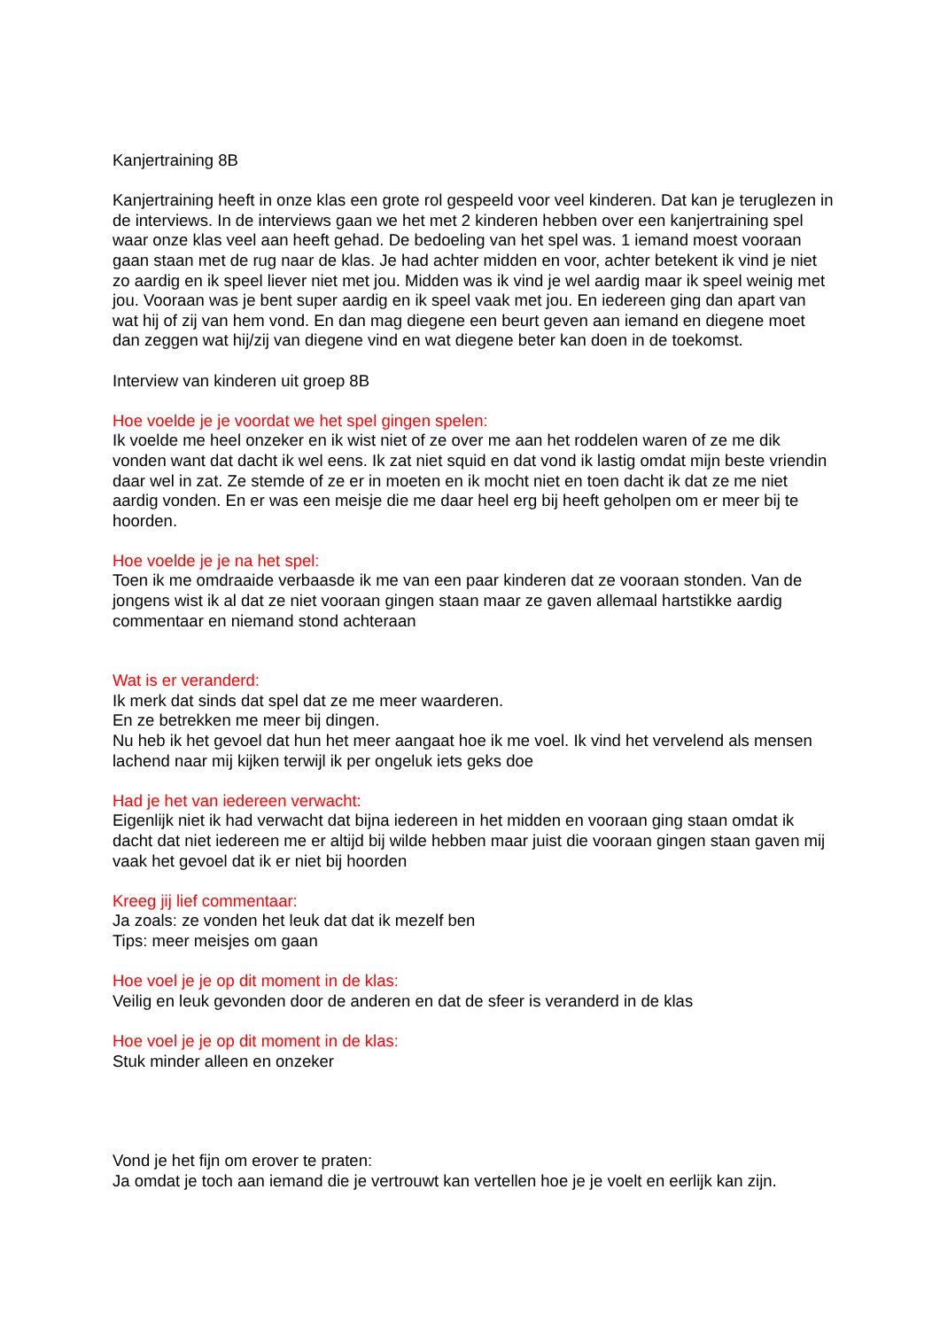Kanjertraining 8B
Kanjertraining heeft in onze klas een grote rol gespeeld voor veel kinderen. Dat kan je teruglezen in de interviews. In de interviews gaan we het met 2 kinderen hebben over een kanjertraining spel waar onze klas veel aan heeft gehad. De bedoeling van het spel was. 1 iemand moest vooraan gaan staan met de rug naar de klas. Je had achter midden en voor, achter betekent ik vind je niet zo aardig en ik speel liever niet met jou. Midden was ik vind je wel aardig maar ik speel weinig met jou. Vooraan was je bent super aardig en ik speel vaak met jou. En iedereen ging dan apart van wat hij of zij van hem vond. En dan mag diegene een beurt geven aan iemand en diegene moet dan zeggen wat hij/zij van diegene vind en wat diegene beter kan doen in de toekomst.
Interview van kinderen uit groep 8B
Hoe voelde je je voordat we het spel gingen spelen:
Ik voelde me heel onzeker en ik wist niet of ze over me aan het roddelen waren of ze me dik vonden want dat dacht ik wel eens. Ik zat niet squid en dat vond ik lastig omdat mijn beste vriendin daar wel in zat. Ze stemde of ze er in moeten en ik mocht niet en toen dacht ik dat ze me niet aardig vonden. En er was een meisje die me daar heel erg bij heeft geholpen om er meer bij te hoorden.
Hoe voelde je je na het spel:
Toen ik me omdraaide verbaasde ik me van een paar kinderen dat ze vooraan stonden. Van de jongens wist ik al dat ze niet vooraan gingen staan maar ze gaven allemaal hartstikke aardig commentaar en niemand stond achteraan
Wat is er veranderd:
Ik merk dat sinds dat spel dat ze me meer waarderen.
En ze betrekken me meer bij dingen.
Nu heb ik het gevoel dat hun het meer aangaat hoe ik me voel. Ik vind het vervelend als mensen lachend naar mij kijken terwijl ik per ongeluk iets geks doe
Had je het van iedereen verwacht:
Eigenlijk niet ik had verwacht dat bijna iedereen in het midden en vooraan ging staan omdat ik dacht dat niet iedereen me er altijd bij wilde hebben maar juist die vooraan gingen staan gaven mij vaak het gevoel dat ik er niet bij hoorden
Kreeg jij lief commentaar:
Ja zoals: ze vonden het leuk dat dat ik mezelf ben
Tips: meer meisjes om gaan
Hoe voel je je op dit moment in de klas:
Veilig en leuk gevonden door de anderen en dat de sfeer is veranderd in de klas
Hoe voel je je op dit moment in de klas:
Stuk minder alleen en onzeker
Vond je het fijn om erover te praten:
Ja omdat je toch aan iemand die je vertrouwt kan vertellen hoe je je voelt en eerlijk kan zijn.